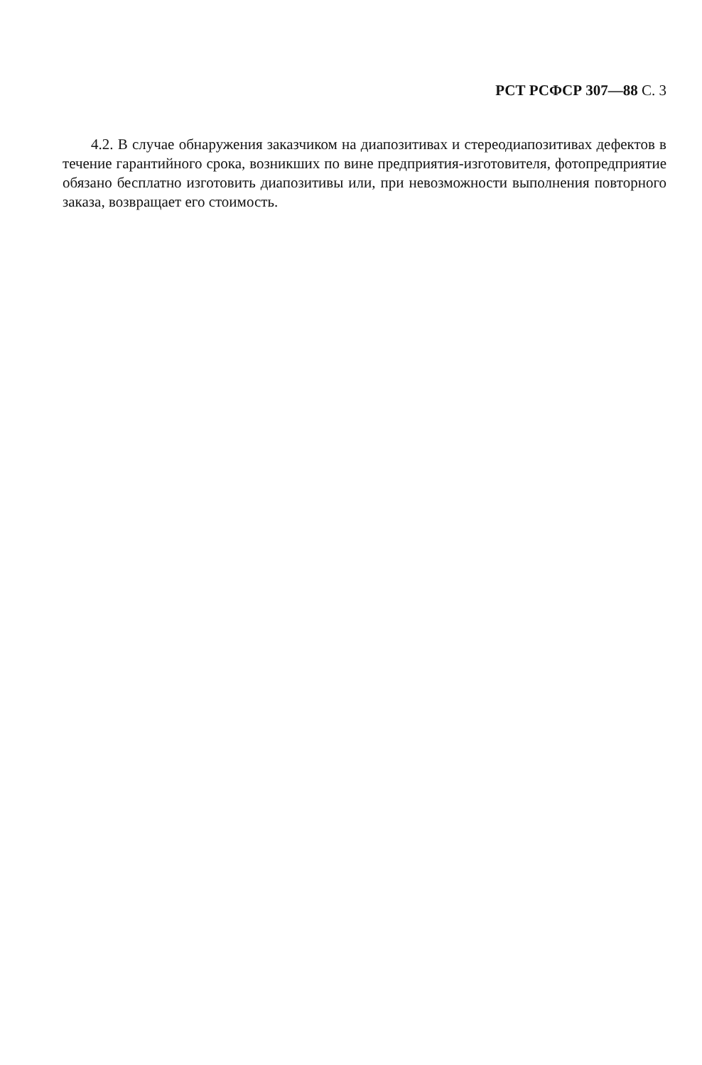РСТ РСФСР 307—88 С. 3
4.2. В случае обнаружения заказчиком на диапозитивах и стереодиапозитивах дефектов в течение гарантийного срока, возникших по вине предприятия-изготовителя, фотопредприятие обязано бесплатно изготовить диапозитивы или, при невозможности выполнения повторного заказа, возвращает его стоимость.